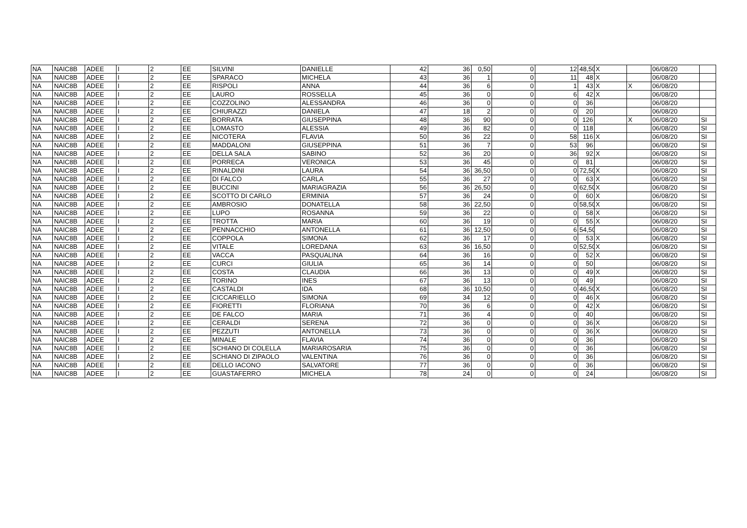| NA | NAIC8B | ADEE | I | 2 | EE | SILVINI | DANIELLE | 42 | 36 | 0,50 | 0 | 12 | 48,50 | X | | 06/08/20 | |
| NA | NAIC8B | ADEE | I | 2 | EE | SPARACO | MICHELA | 43 | 36 | 1 | 0 | 11 | 48 | X | | 06/08/20 | |
| NA | NAIC8B | ADEE | I | 2 | EE | RISPOLI | ANNA | 44 | 36 | 6 | 0 | 1 | 43 | X | X | 06/08/20 | |
| NA | NAIC8B | ADEE | I | 2 | EE | LAURO | ROSSELLA | 45 | 36 | 0 | 0 | 6 | 42 | X | | 06/08/20 | |
| NA | NAIC8B | ADEE | I | 2 | EE | COZZOLINO | ALESSANDRA | 46 | 36 | 0 | 0 | 0 | 36 | | | 06/08/20 | |
| NA | NAIC8B | ADEE | I | 2 | EE | CHIURAZZI | DANIELA | 47 | 18 | 2 | 0 | 0 | 20 | | | 06/08/20 | |
| NA | NAIC8B | ADEE | I | 2 | EE | BORRATA | GIUSEPPINA | 48 | 36 | 90 | 0 | 0 | 126 | | X | 06/08/20 | SI |
| NA | NAIC8B | ADEE | I | 2 | EE | LOMASTO | ALESSIA | 49 | 36 | 82 | 0 | 0 | 118 | | | 06/08/20 | SI |
| NA | NAIC8B | ADEE | I | 2 | EE | NICOTERA | FLAVIA | 50 | 36 | 22 | 0 | 58 | 116 | X | | 06/08/20 | SI |
| NA | NAIC8B | ADEE | I | 2 | EE | MADDALONI | GIUSEPPINA | 51 | 36 | 7 | 0 | 53 | 96 | | | 06/08/20 | SI |
| NA | NAIC8B | ADEE | I | 2 | EE | DELLA SALA | SABINO | 52 | 36 | 20 | 0 | 36 | 92 | X | | 06/08/20 | SI |
| NA | NAIC8B | ADEE | I | 2 | EE | PORRECA | VERONICA | 53 | 36 | 45 | 0 | 0 | 81 | | | 06/08/20 | SI |
| NA | NAIC8B | ADEE | I | 2 | EE | RINALDINI | LAURA | 54 | 36 | 36,50 | 0 | 0 | 72,50 | X | | 06/08/20 | SI |
| NA | NAIC8B | ADEE | I | 2 | EE | DI FALCO | CARLA | 55 | 36 | 27 | 0 | 0 | 63 | X | | 06/08/20 | SI |
| NA | NAIC8B | ADEE | I | 2 | EE | BUCCINI | MARIAGRAZIA | 56 | 36 | 26,50 | 0 | 0 | 62,50 | X | | 06/08/20 | SI |
| NA | NAIC8B | ADEE | I | 2 | EE | SCOTTO DI CARLO | ERMINIA | 57 | 36 | 24 | 0 | 0 | 60 | X | | 06/08/20 | SI |
| NA | NAIC8B | ADEE | I | 2 | EE | AMBROSIO | DONATELLA | 58 | 36 | 22,50 | 0 | 0 | 58,50 | X | | 06/08/20 | SI |
| NA | NAIC8B | ADEE | I | 2 | EE | LUPO | ROSANNA | 59 | 36 | 22 | 0 | 0 | 58 | X | | 06/08/20 | SI |
| NA | NAIC8B | ADEE | I | 2 | EE | TROTTA | MARIA | 60 | 36 | 19 | 0 | 0 | 55 | X | | 06/08/20 | SI |
| NA | NAIC8B | ADEE | I | 2 | EE | PENNACCHIO | ANTONELLA | 61 | 36 | 12,50 | 0 | 6 | 54,50 | | | 06/08/20 | SI |
| NA | NAIC8B | ADEE | I | 2 | EE | COPPOLA | SIMONA | 62 | 36 | 17 | 0 | 0 | 53 | X | | 06/08/20 | SI |
| NA | NAIC8B | ADEE | I | 2 | EE | VITALE | LOREDANA | 63 | 36 | 16,50 | 0 | 0 | 52,50 | X | | 06/08/20 | SI |
| NA | NAIC8B | ADEE | I | 2 | EE | VACCA | PASQUALINA | 64 | 36 | 16 | 0 | 0 | 52 | X | | 06/08/20 | SI |
| NA | NAIC8B | ADEE | I | 2 | EE | CURCI | GIULIA | 65 | 36 | 14 | 0 | 0 | 50 | | | 06/08/20 | SI |
| NA | NAIC8B | ADEE | I | 2 | EE | COSTA | CLAUDIA | 66 | 36 | 13 | 0 | 0 | 49 | X | | 06/08/20 | SI |
| NA | NAIC8B | ADEE | I | 2 | EE | TORINO | INES | 67 | 36 | 13 | 0 | 0 | 49 | | | 06/08/20 | SI |
| NA | NAIC8B | ADEE | I | 2 | EE | CASTALDI | IDA | 68 | 36 | 10,50 | 0 | 0 | 46,50 | X | | 06/08/20 | SI |
| NA | NAIC8B | ADEE | I | 2 | EE | CICCARIELLO | SIMONA | 69 | 34 | 12 | 0 | 0 | 46 | X | | 06/08/20 | SI |
| NA | NAIC8B | ADEE | I | 2 | EE | FIORETTI | FLORIANA | 70 | 36 | 6 | 0 | 0 | 42 | X | | 06/08/20 | SI |
| NA | NAIC8B | ADEE | I | 2 | EE | DE FALCO | MARIA | 71 | 36 | 4 | 0 | 0 | 40 | | | 06/08/20 | SI |
| NA | NAIC8B | ADEE | I | 2 | EE | CERALDI | SERENA | 72 | 36 | 0 | 0 | 0 | 36 | X | | 06/08/20 | SI |
| NA | NAIC8B | ADEE | I | 2 | EE | PEZZUTI | ANTONELLA | 73 | 36 | 0 | 0 | 0 | 36 | X | | 06/08/20 | SI |
| NA | NAIC8B | ADEE | I | 2 | EE | MINALE | FLAVIA | 74 | 36 | 0 | 0 | 0 | 36 | | | 06/08/20 | SI |
| NA | NAIC8B | ADEE | I | 2 | EE | SCHIANO DI COLELLA | MARIAROSARIA | 75 | 36 | 0 | 0 | 0 | 36 | | | 06/08/20 | SI |
| NA | NAIC8B | ADEE | I | 2 | EE | SCHIANO DI ZIPAOLO | VALENTINA | 76 | 36 | 0 | 0 | 0 | 36 | | | 06/08/20 | SI |
| NA | NAIC8B | ADEE | I | 2 | EE | DELLO IACONO | SALVATORE | 77 | 36 | 0 | 0 | 0 | 36 | | | 06/08/20 | SI |
| NA | NAIC8B | ADEE | I | 2 | EE | GUASTAFERRO | MICHELA | 78 | 24 | 0 | 0 | 0 | 24 | | | 06/08/20 | SI |